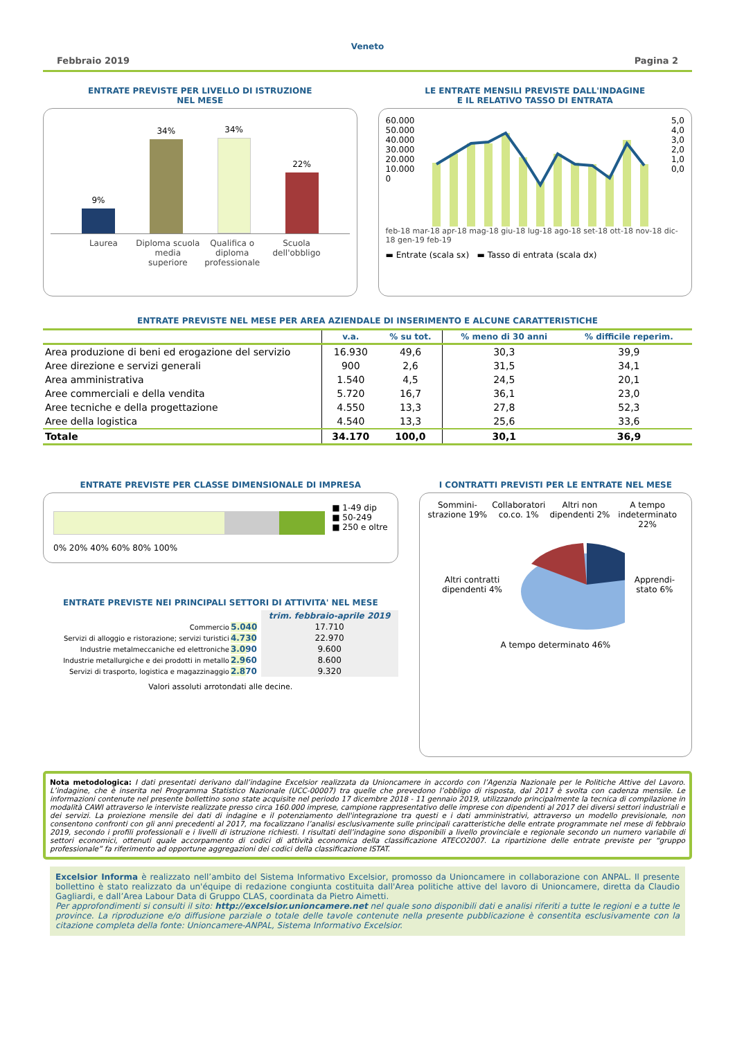Veneto
Febbraio 2019 Pagina 2
ENTRATE PREVISTE PER LIVELLO DI ISTRUZIONE
NEL MESE
9%
34%
34%
22%
Laurea Diploma scuola media superiore Qualifica o diploma professionale Scuola dell'obbligo
LE ENTRATE MENSILI PREVISTE DALL'INDAGINE
E IL RELATIVO TASSO DI ENTRATA
60.000
50.000
40.000
30.000
20.000
10.000
0
5,0
4,0
3,0
2,0
1,0
0,0
feb-18 mar-18 apr-18 mag-18 giu-18 lug-18 ago-18 set-18 ott-18 nov-18 dic-18 gen-19 feb-19
▬ Entrate (scala sx) ▬ Tasso di entrata (scala dx)
ENTRATE PREVISTE NEL MESE PER AREA AZIENDALE DI INSERIMENTO E ALCUNE CARATTERISTICHE
| | v.a. | % su tot. | % meno di 30 anni | % difficile reperim. |
| --- | --- | --- | --- | --- |
| Area produzione di beni ed erogazione del servizio | 16.930 | 49,6 | 30,3 | 39,9 |
| Aree direzione e servizi generali | 900 | 2,6 | 31,5 | 34,1 |
| Area amministrativa | 1.540 | 4,5 | 24,5 | 20,1 |
| Aree commerciali e della vendita | 5.720 | 16,7 | 36,1 | 23,0 |
| Aree tecniche e della progettazione | 4.550 | 13,3 | 27,8 | 52,3 |
| Aree della logistica | 4.540 | 13,3 | 25,6 | 33,6 |
| Totale | 34.170 | 100,0 | 30,1 | 36,9 |
ENTRATE PREVISTE PER CLASSE DIMENSIONALE DI IMPRESA
0% 20% 40% 60% 80% 100% ■ 1-49 dip
■ 50-249
■ 250 e oltre
ENTRATE PREVISTE NEI PRINCIPALI SETTORI DI ATTIVITA' NEL MESE
| | | trim. febbraio-aprile 2019 |
| Commercio | 5.040 | 17.710 |
| Servizi di alloggio e ristorazione; servizi turistici | 4.730 | 22.970 |
| Industrie metalmeccaniche ed elettroniche | 3.090 | 9.600 |
| Industrie metallurgiche e dei prodotti in metallo | 2.960 | 8.600 |
| Servizi di trasporto, logistica e magazzinaggio | 2.870 | 9.320 |
Valori assoluti arrotondati alle decine.
I CONTRATTI PREVISTI PER LE ENTRATE NEL MESE
Sommini-strazione 19% Collaboratori co.co. 1% Altri non dipendenti 2% A tempo indeterminato 22%
Altri contratti dipendenti 4% Apprendi-stato 6%
A tempo determinato 46%
Nota metodologica: I dati presentati derivano dall’indagine Excelsior realizzata da Unioncamere in accordo con l’Agenzia Nazionale per le Politiche Attive del Lavoro. L’indagine, che è inserita nel Programma Statistico Nazionale (UCC-00007) tra quelle che prevedono l’obbligo di risposta, dal 2017 è svolta con cadenza mensile. Le informazioni contenute nel presente bollettino sono state acquisite nel periodo 17 dicembre 2018 - 11 gennaio 2019, utilizzando principalmente la tecnica di compilazione in modalità CAWI attraverso le interviste realizzate presso circa 160.000 imprese, campione rappresentativo delle imprese con dipendenti al 2017 dei diversi settori industriali e dei servizi. La proiezione mensile dei dati di indagine e il potenziamento dell'integrazione tra questi e i dati amministrativi, attraverso un modello previsionale, non consentono confronti con gli anni precedenti al 2017, ma focalizzano l’analisi esclusivamente sulle principali caratteristiche delle entrate programmate nel mese di febbraio 2019, secondo i profili professionali e i livelli di istruzione richiesti. I risultati dell’indagine sono disponibili a livello provinciale e regionale secondo un numero variabile di settori economici, ottenuti quale accorpamento di codici di attività economica della classificazione ATECO2007. La ripartizione delle entrate previste per “gruppo professionale” fa riferimento ad opportune aggregazioni dei codici della classificazione ISTAT.
Excelsior Informa è realizzato nell’ambito del Sistema Informativo Excelsior, promosso da Unioncamere in collaborazione con ANPAL. Il presente bollettino è stato realizzato da un'équipe di redazione congiunta costituita dall'Area politiche attive del lavoro di Unioncamere, diretta da Claudio Gagliardi, e dall’Area Labour Data di Gruppo CLAS, coordinata da Pietro Aimetti.
Per approfondimenti si consulti il sito: http://excelsior.unioncamere.net nel quale sono disponibili dati e analisi riferiti a tutte le regioni e a tutte le province. La riproduzione e/o diffusione parziale o totale delle tavole contenute nella presente pubblicazione è consentita esclusivamente con la citazione completa della fonte: Unioncamere-ANPAL, Sistema Informativo Excelsior.